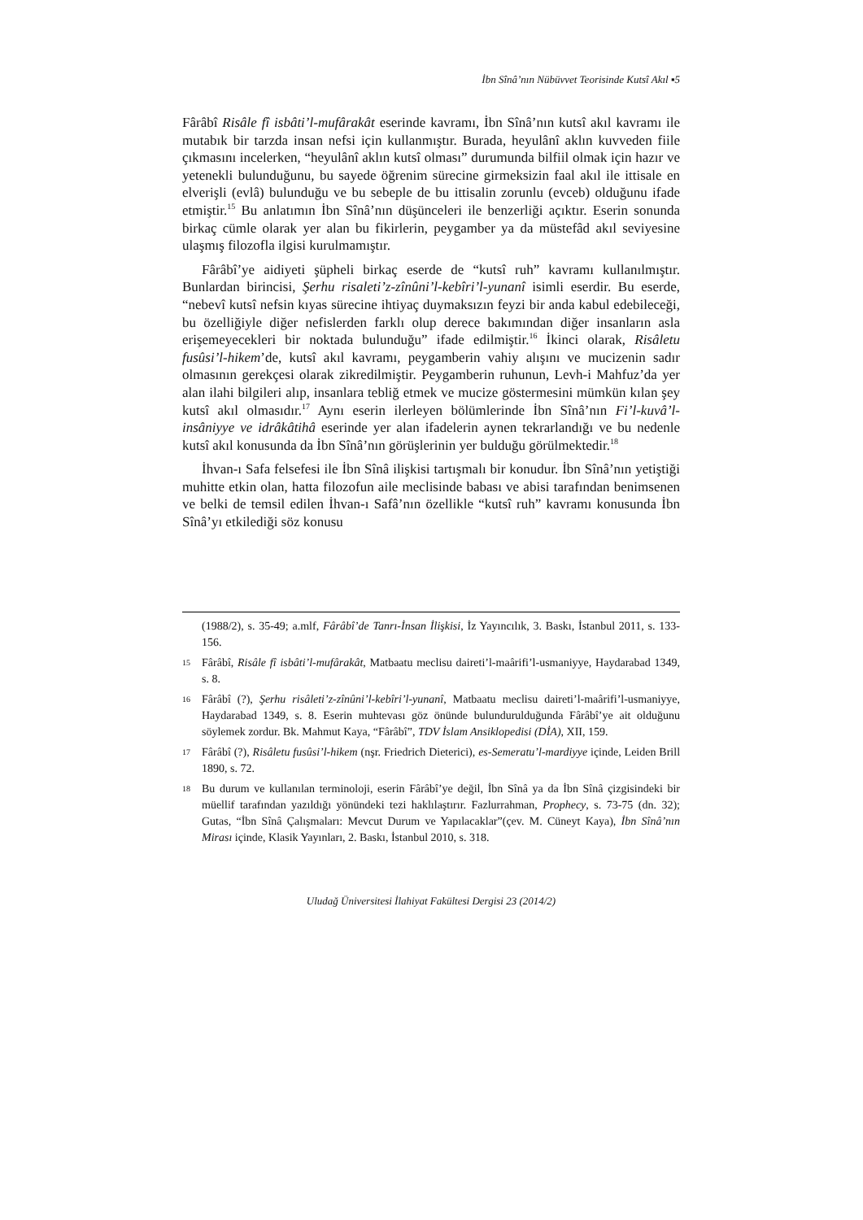İbn Sînâ’nın Nübüvvet Teorisinde Kutsî Akıl ▪5
Fârâbî Risâle fî isbâti’l-mufârakât eserinde kavramı, İbn Sînâ’nın kutsî akıl kavramı ile mutabık bir tarzda insan nefsi için kullanmıştır. Burada, heyulânî aklın kuvveden fiile çıkmasını incelerken, “heyulânî aklın kutsî olması” durumunda bilfiil olmak için hazır ve yetenekli bulunduğunu, bu sayede öğrenim sürecine girmeksizin faal akıl ile ittisale en elverişli (evlâ) bulunduğu ve bu sebeple de bu ittisalin zorunlu (evceb) olduğunu ifade etmiştir.<sup>15</sup> Bu anlatımın İbn Sînâ’nın düşünceleri ile benzerliği açıktır. Eserin sonunda birkaç cümle olarak yer alan bu fikirlerin, peygamber ya da müstefâd akıl seviyesine ulaşmış filozofla ilgisi kurulmamıştır.
Fârâbî’ye aidiyeti şüpheli birkaç eserde de “kutsî ruh” kavramı kullanılmıştır. Bunlardan birincisi, Şerhu risaleti’z-zînûni’l-kebîri’l-yunanî isimli eserdir. Bu eserde, “nebevî kutsî nefsin kıyas sürecine ihtiyaç duymaksızın feyzi bir anda kabul edebileceği, bu özelliğiyle diğer nefislerden farklı olup derece bakımından diğer insanların asla erişemeyecekleri bir noktada bulunduğu” ifade edilmiştir.<sup>16</sup> İkinci olarak, Risâletu fusûsi’l-hikem’de, kutsî akıl kavramı, peygamberin vahiy alışını ve mucizenin sadır olmasının gerekçesi olarak zikredilmiştir. Peygamberin ruhunun, Levh-i Mahfuz’da yer alan ilahi bilgileri alıp, insanlara tebliğ etmek ve mucize göstermesini mümkün kılan şey kutsî akıl olmasıdır.<sup>17</sup> Aynı eserin ilerleyen bölümlerinde İbn Sînâ’nın Fi’l-kuvâ’l-insâniyye ve idrâkâtihâ eserinde yer alan ifadelerin aynen tekrarlandığı ve bu nedenle kutsî akıl konusunda da İbn Sînâ’nın görüşlerinin yer bulduğu görülmektedir.<sup>18</sup>
İhvan-ı Safa felsefesi ile İbn Sînâ ilişkisi tartışmalı bir konudur. İbn Sînâ’nın yetiştiği muhitte etkin olan, hatta filozofun aile meclisinde babası ve abisi tarafından benimsenen ve belki de temsil edilen İhvan-ı Safâ’nın özellikle “kutsî ruh” kavramı konusunda İbn Sînâ’yı etkilediği söz konusu
(1988/2), s. 35-49; a.mlf, Fârâbî’de Tanrı-İnsan İlişkisi, İz Yayıncılık, 3. Baskı, İstanbul 2011, s. 133-156.
15 Fârâbî, Risâle fî isbâti’l-mufârakât, Matbaatu meclisu daireti’l-maârifi’l-usmaniyye, Haydarabad 1349, s. 8.
16 Fârâbî (?), Şerhu risâleti’z-zînûni’l-kebîri’l-yunanî, Matbaatu meclisu daireti’l-maârifi’l-usmaniyye, Haydarabad 1349, s. 8. Eserin muhtevası göz önünde bulundurulduğunda Fârâbî’ye ait olduğunu söylemek zordur. Bk. Mahmut Kaya, “Fârâbî”, TDV İslam Ansiklopedisi (DİA), XII, 159.
17 Fârâbî (?), Risâletu fusûsi’l-hikem (nşr. Friedrich Dieterici), es-Semeratu’l-mardiyye içinde, Leiden Brill 1890, s. 72.
18 Bu durum ve kullanılan terminoloji, eserin Fârâbî’ye değil, İbn Sînâ ya da İbn Sînâ çizgisindeki bir müellif tarafından yazıldığı yönündeki tezi haklılaştırır. Fazlurrahman, Prophecy, s. 73-75 (dn. 32); Gutas, “İbn Sînâ Çalışmaları: Mevcut Durum ve Yapılacaklar”(çev. M. Cüneyt Kaya), İbn Sînâ’nın Mirası içinde, Klasik Yayınları, 2. Baskı, İstanbul 2010, s. 318.
Uludağ Üniversitesi İlahiyat Fakültesi Dergisi 23 (2014/2)